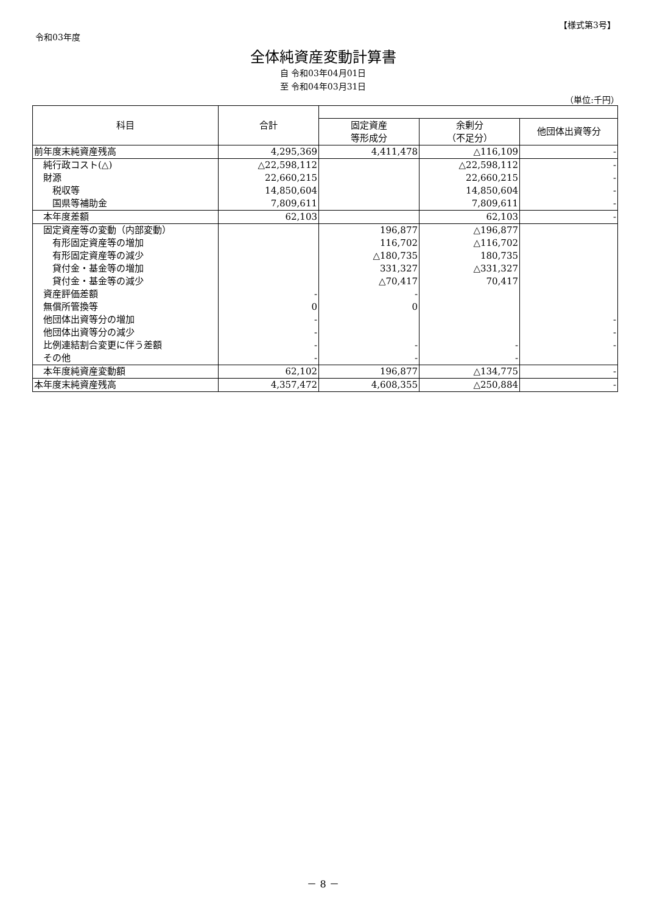【様式第3号】
令和03年度
全体純資産変動計算書
自 令和03年04月01日
至 令和04年03月31日
（単位:千円）
| 科目 | 合計 | | | |
| --- | --- | --- | --- | --- |
| | | 固定資産 等形成分 | 余剰分 （不足分） | 他団体出資等分 |
| 前年度末純資産残高 | 4,295,369 | 4,411,478 | △116,109 | - |
| 純行政コスト(△) | △22,598,112 | | △22,598,112 | - |
| 財源 | 22,660,215 | | 22,660,215 | - |
| 税収等 | 14,850,604 | | 14,850,604 | - |
| 国県等補助金 | 7,809,611 | | 7,809,611 | - |
| 本年度差額 | 62,103 | | 62,103 | - |
| 固定資産等の変動（内部変動） | | 196,877 | △196,877 | |
| 有形固定資産等の増加 | | 116,702 | △116,702 | |
| 有形固定資産等の減少 | | △180,735 | 180,735 | |
| 貸付金・基金等の増加 | | 331,327 | △331,327 | |
| 貸付金・基金等の減少 | | △70,417 | 70,417 | |
| 資産評価差額 | - | - | | |
| 無償所管換等 | 0 | 0 | | |
| 他団体出資等分の増加 | - | | | - |
| 他団体出資等分の減少 | - | | | - |
| 比例連結割合変更に伴う差額 | - | - | - | - |
| その他 | - | - | - | |
| 本年度純資産変動額 | 62,102 | 196,877 | △134,775 | - |
| 本年度末純資産残高 | 4,357,472 | 4,608,355 | △250,884 | - |
－ 8 －